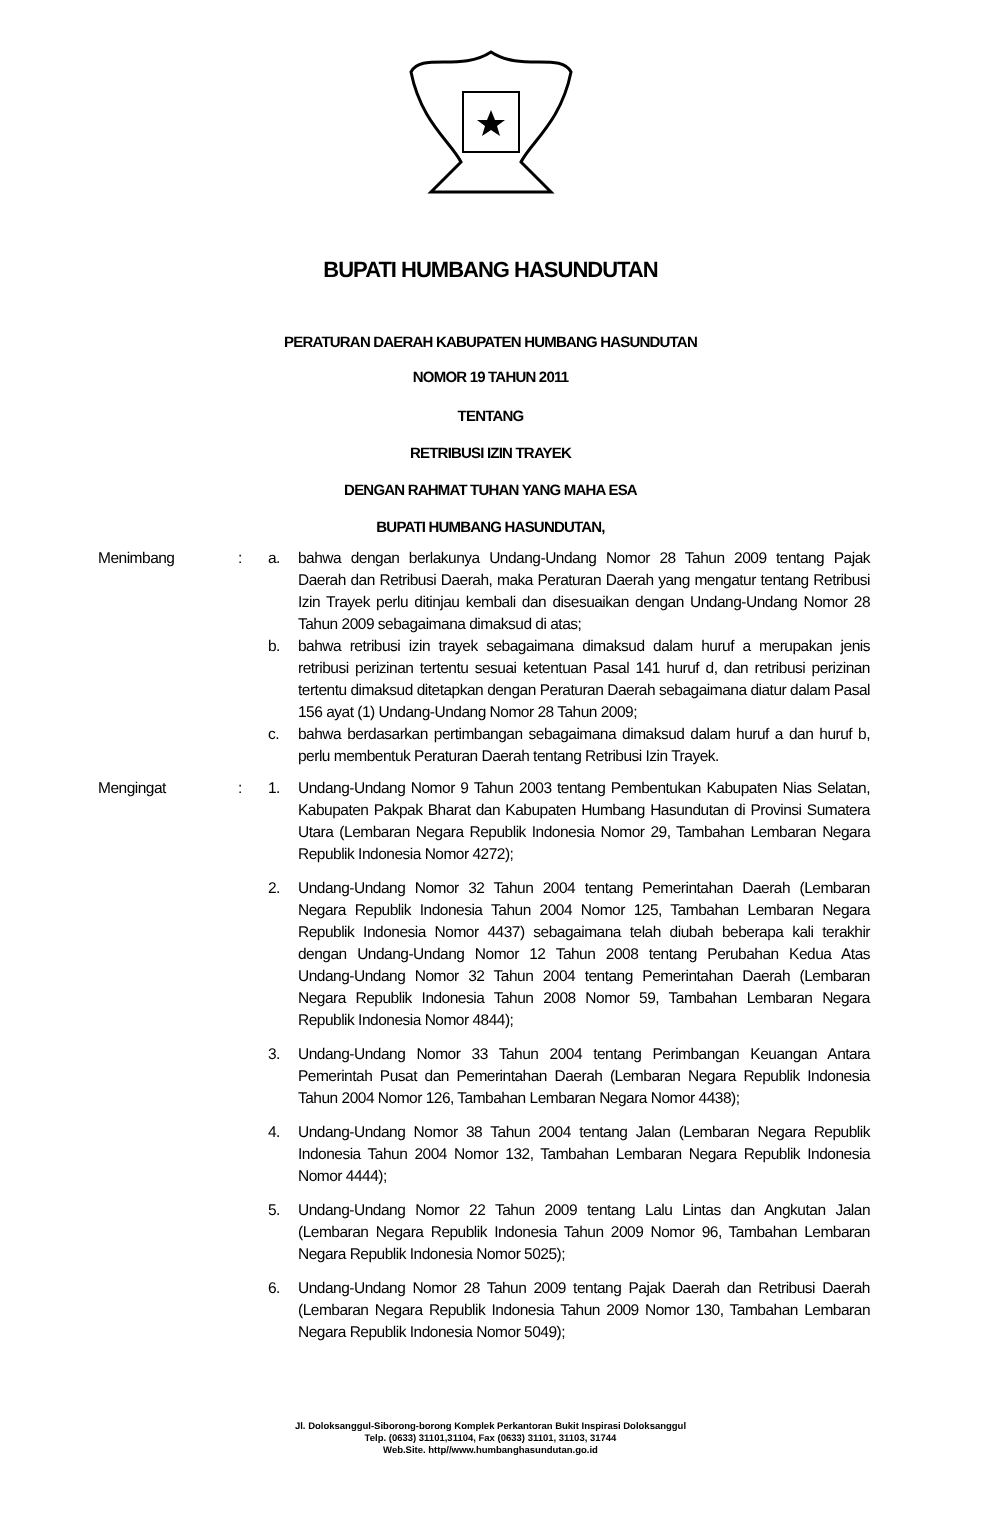BUPATI HUMBANG HASUNDUTAN
PERATURAN DAERAH KABUPATEN HUMBANG HASUNDUTAN
NOMOR 19 TAHUN 2011
TENTANG
RETRIBUSI IZIN TRAYEK
DENGAN RAHMAT TUHAN YANG MAHA ESA
BUPATI HUMBANG HASUNDUTAN,
Menimbang : a. bahwa dengan berlakunya Undang-Undang Nomor 28 Tahun 2009 tentang Pajak Daerah dan Retribusi Daerah, maka Peraturan Daerah yang mengatur tentang Retribusi Izin Trayek perlu ditinjau kembali dan disesuaikan dengan Undang-Undang Nomor 28 Tahun 2009 sebagaimana dimaksud di atas;
b. bahwa retribusi izin trayek sebagaimana dimaksud dalam huruf a merupakan jenis retribusi perizinan tertentu sesuai ketentuan Pasal 141 huruf d, dan retribusi perizinan tertentu dimaksud ditetapkan dengan Peraturan Daerah sebagaimana diatur dalam Pasal 156 ayat (1) Undang-Undang Nomor 28 Tahun 2009;
c. bahwa berdasarkan pertimbangan sebagaimana dimaksud dalam huruf a dan huruf b, perlu membentuk Peraturan Daerah tentang Retribusi Izin Trayek.
Mengingat : 1. Undang-Undang Nomor 9 Tahun 2003 tentang Pembentukan Kabupaten Nias Selatan, Kabupaten Pakpak Bharat dan Kabupaten Humbang Hasundutan di Provinsi Sumatera Utara (Lembaran Negara Republik Indonesia Nomor 29, Tambahan Lembaran Negara Republik Indonesia Nomor 4272);
2. Undang-Undang Nomor 32 Tahun 2004 tentang Pemerintahan Daerah (Lembaran Negara Republik Indonesia Tahun 2004 Nomor 125, Tambahan Lembaran Negara Republik Indonesia Nomor 4437) sebagaimana telah diubah beberapa kali terakhir dengan Undang-Undang Nomor 12 Tahun 2008 tentang Perubahan Kedua Atas Undang-Undang Nomor 32 Tahun 2004 tentang Pemerintahan Daerah (Lembaran Negara Republik Indonesia Tahun 2008 Nomor 59, Tambahan Lembaran Negara Republik Indonesia Nomor 4844);
3. Undang-Undang Nomor 33 Tahun 2004 tentang Perimbangan Keuangan Antara Pemerintah Pusat dan Pemerintahan Daerah (Lembaran Negara Republik Indonesia Tahun 2004 Nomor 126, Tambahan Lembaran Negara Nomor 4438);
4. Undang-Undang Nomor 38 Tahun 2004 tentang Jalan (Lembaran Negara Republik Indonesia Tahun 2004 Nomor 132, Tambahan Lembaran Negara Republik Indonesia Nomor 4444);
5. Undang-Undang Nomor 22 Tahun 2009 tentang Lalu Lintas dan Angkutan Jalan (Lembaran Negara Republik Indonesia Tahun 2009 Nomor 96, Tambahan Lembaran Negara Republik Indonesia Nomor 5025);
6. Undang-Undang Nomor 28 Tahun 2009 tentang Pajak Daerah dan Retribusi Daerah (Lembaran Negara Republik Indonesia Tahun 2009 Nomor 130, Tambahan Lembaran Negara Republik Indonesia Nomor 5049);
Jl. Doloksanggul-Siborong-borong Komplek Perkantoran Bukit Inspirasi Doloksanggul
Telp. (0633) 31101,31104, Fax (0633) 31101, 31103, 31744
Web.Site. http//www.humbanghasundutan.go.id